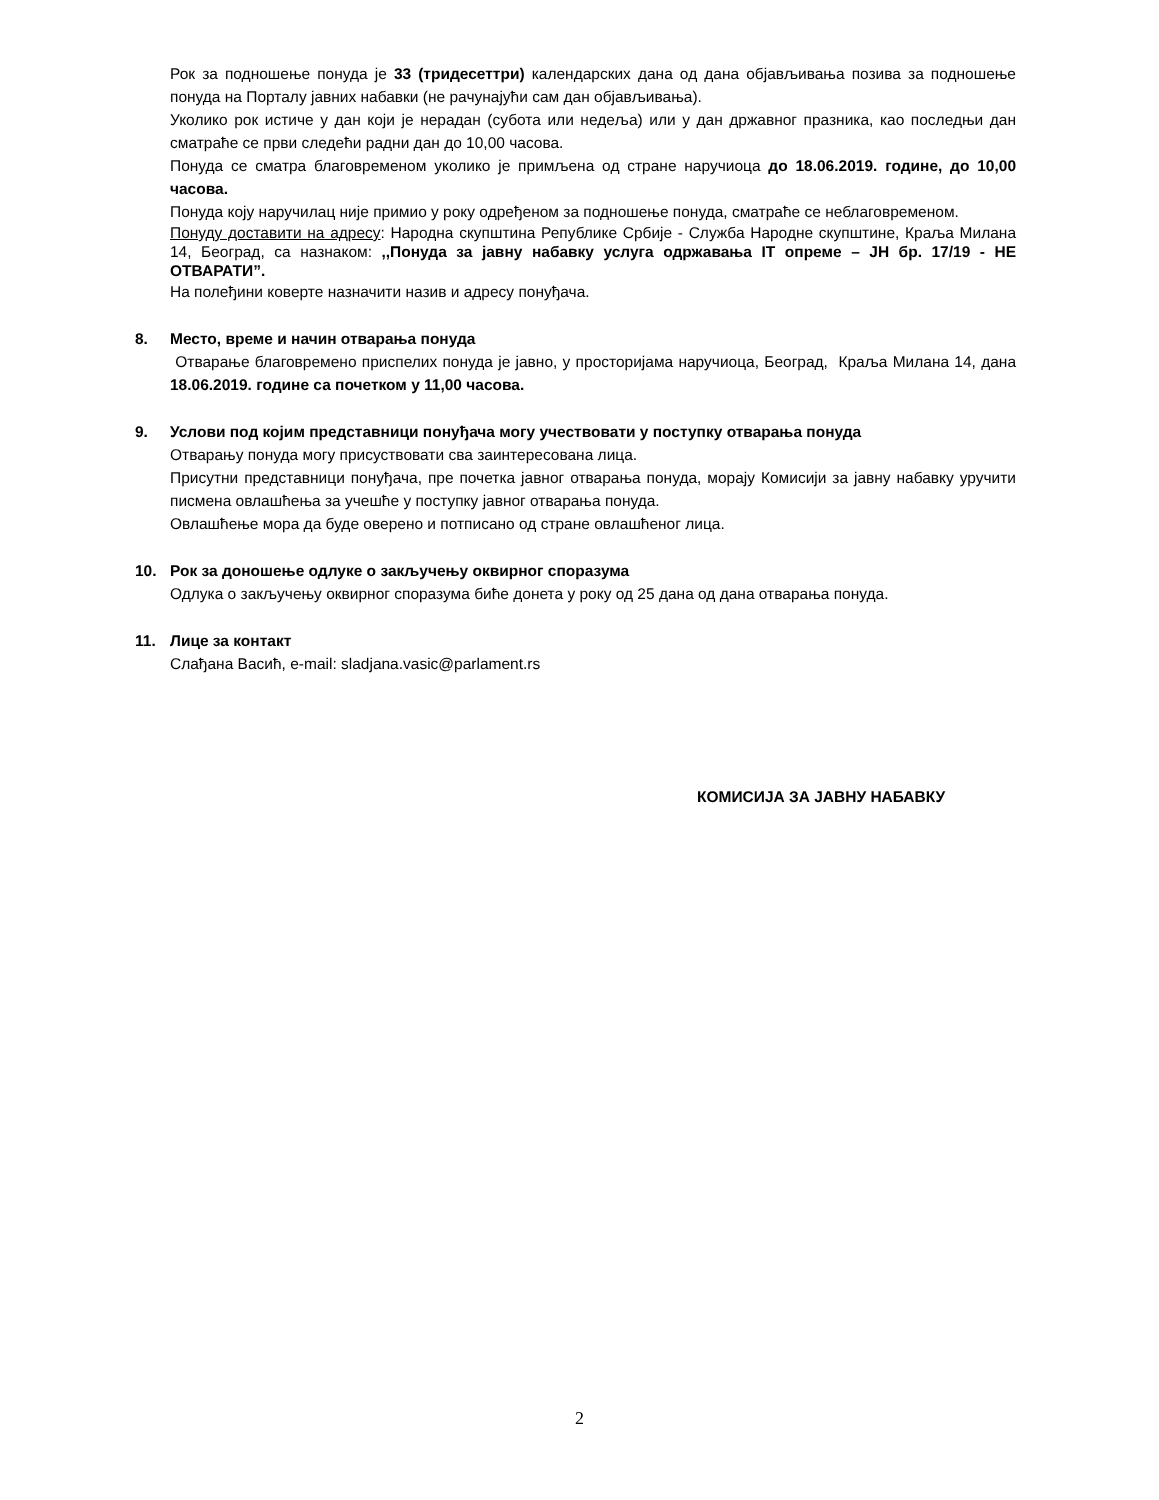Рок за подношење понуда је 33 (тридесеттри) календарских дана од дана објављивања позива за подношење понуда на Порталу јавних набавки (не рачунајући сам дан објављивања).
Уколико рок истиче у дан који је нерадан (субота или недеља) или у дан државног празника, као последњи дан сматраће се први следећи радни дан до 10,00 часова.
Понуда се сматра благовременом уколико је примљена од стране наручиоца до 18.06.2019. године, до 10,00 часова.
Понуда коју наручилац није примио у року одређеном за подношење понуда, сматраће се неблаговременом.
Понуду доставити на адресу: Народна скупштина Републике Србије - Служба Народне скупштине, Краља Милана 14, Београд, са назнаком: ,,Понуда за јавну набавку услуга одржавања IT опреме – ЈН бр. 17/19 - НЕ ОТВАРАТИ”.
На полеђини коверте назначити назив и адресу понуђача.
8. Место, време и начин отварања понуда
Отварање благовремено приспелих понуда је јавно, у просторијама наручиоца, Београд, Краља Милана 14, дана 18.06.2019. године са почетком у 11,00 часова.
9. Услови под којим представници понуђача могу учествовати у поступку отварања понуда
Отварању понуда могу присуствовати сва заинтересована лица.
Присутни представници понуђача, пре почетка јавног отварања понуда, морају Комисији за јавну набавку уручити писмена овлашћења за учешће у поступку јавног отварања понуда.
Овлашћење мора да буде оверено и потписано од стране овлашћеног лица.
10. Рок за доношење одлуке о закључењу оквирног споразума
Одлука о закључењу оквирног споразума биће донета у року од 25 дана од дана отварања понуда.
11. Лице за контакт
Слађана Васић, e-mail: sladjana.vasic@parlament.rs
КОМИСИЈА ЗА ЈАВНУ НАБАВКУ
2